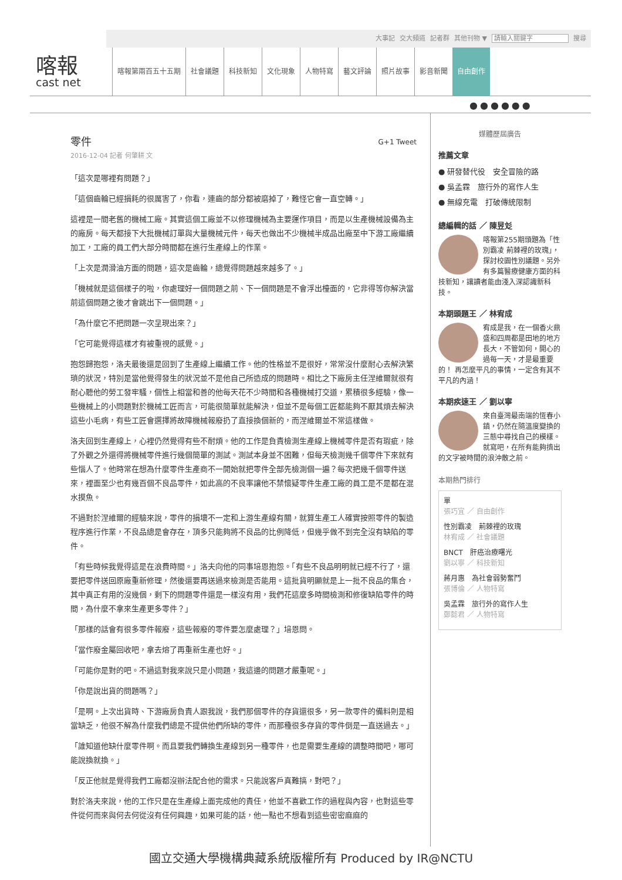大事記 交大頻道 記者群 其他刊物 ▼ 請輸入關鍵字 搜尋
喀報
cast net
喀報第兩百五十五期 社會議題 科技新知 文化現象 人物特寫 藝文評論 照片故事 影音新聞 自由創作
●●●●●●
零件 G+1 Tweet
2016-12-04 記者 何肇耕 文
「這次是哪裡有問題？」
「這個齒輪已經損耗的很厲害了，你看，連齒的部分都被磨掉了，難怪它會一直空轉。」
這裡是一間老舊的機械工廠。其實這個工廠並不以修理機械為主要運作項目，而是以生產機械設備為主的廠房。每天都接下大批機械訂單與大量機械元件，每天也做出不少機械半成品出廠至中下游工廠繼續加工，工廠的員工們大部分時間都在進行生產線上的作業。
「上次是潤滑油方面的問題，這次是齒輪，總覺得問題越來越多了。」
「機械就是這個樣子的啦，你處理好一個問題之前、下一個問題是不會浮出檯面的，它非得等你解決當前這個問題之後才會跳出下一個問題。」
「為什麼它不把問題一次呈現出來？」
「它可能覺得這樣才有被重視的感覺。」
抱怨歸抱怨，洛夫最後還是回到了生產線上繼續工作。他的性格並不是很好，常常沒什麼耐心去解決繁瑣的狀況，特別是當他覺得發生的狀況並不是他自己所造成的問題時。相比之下廠房主任涅維爾就很有耐心聽他的勞工發牢騷，個性上相當和善的他每天花不少時間和各種機械打交道，累積很多經驗，像一些機械上的小問題對於機械工匠而言，可能很簡單就能解決，但並不是每個工匠都能夠不厭其煩去解決這些小毛病，有些工匠會選擇將故障機械報廢扔了直接換個新的，而涅維爾並不常這樣做。
洛夫回到生產線上，心裡仍然覺得有些不耐煩。他的工作是負責檢測生產線上機械零件是否有瑕疵，除了外觀之外還得將機械零件進行幾個簡單的測試。測試本身並不困難，但每天檢測幾千個零件下來就有些惱人了。他時常在想為什麼零件生產商不一開始就把零件全部先檢測個一遍？每次把幾千個零件送來，裡面至少也有幾百個不良品零件，如此高的不良率讓他不禁懷疑零件生產工廠的員工是不是都在混水摸魚。
不過對於涅維爾的經驗來說，零件的損壞不一定和上游生產線有關，就算生產工人確實按照零件的製造程序進行作業，不良品總是會存在，頂多只能夠將不良品的比例降低，但幾乎做不到完全沒有缺陷的零件。
「有些時候我覺得這是在浪費時間。」洛夫向他的同事培恩抱怨。「有些不良品明明就已經不行了，還要把零件送回原廠重新修理，然後還要再送過來檢測是否能用。這批貨明顯就是上一批不良品的集合，其中真正有用的沒幾個，剩下的問題零件還是一樣沒有用，我們花這麼多時間檢測和修復缺陷零件的時間，為什麼不拿來生產更多零件？」
「那樣的話會有很多零件報廢，這些報廢的零件要怎麼處理？」培恩問。
「當作廢金屬回收吧，拿去熔了再重新生產也好。」
「可能你是對的吧。不過這對我來說只是小問題，我這邊的問題才嚴重呢。」
「你是說出貨的問題嗎？」
「是啊。上次出貨時、下游廠房負責人跟我說，我們那個零件的存貨還很多，另一款零件的備料則是相當缺乏，他很不解為什麼我們總是不提供他們所缺的零件，而那種很多存貨的零件倒是一直送過去。」
「誰知道他缺什麼零件啊。而且要我們轉換生產線到另一種零件，也是需要生產線的調整時間吧，哪可能說換就換。」
「反正他就是覺得我們工廠都沒辦法配合他的需求。只能說客戶真難搞，對吧？」
對於洛夫來說，他的工作只是在生產線上面完成他的責任，他並不喜歡工作的過程與內容，也對這些零件從何而來與何去何從沒有任何興趣，如果可能的話，他一點也不想看到這些密密麻麻的
媒體歷屆廣告
推薦文章
● 研發替代役　安全冒險的路
● 吳孟霖　旅行外的寫作人生
● 無線充電　打破傳統限制
總編輯的話 ／ 陳昱彣
喀報第255期頭題為「性別霸凌 荊棘裡的玫瑰」，探討校園性別議題。另外有多篇醫療健康方面的科技新知，讓讀者能由淺入深認識新科技。
本期頭題王 ／ 林宥成
宥成是我，在一個香火鼎盛和四周都是田地的地方長大，不管如何，開心的過每一天，才是最重要的！ 再怎麼平凡的事情，一定含有其不平凡的內涵！
本期疾速王 ／ 劉以寧
來自臺灣最南端的恆春小鎮，仍然在隨溫度變換的三態中尋找自己的模樣。 就寫吧，在所有能夠擠出的文字被時間的浪沖散之前。
本期熱門排行
單
張巧宜 ／ 自由創作
性別霸凌　荊棘裡的玫瑰
林宥成 ／ 社會議題
BNCT　肝癌治療曙光
劉以寧 ／ 科技新知
蔣月惠　為社會弱勢奮鬥
張博倫 ／ 人物特寫
吳孟霖　旅行外的寫作人生
鄭懿君 ／ 人物特寫
國立交通大學機構典藏系統版權所有 Produced by IR@NCTU